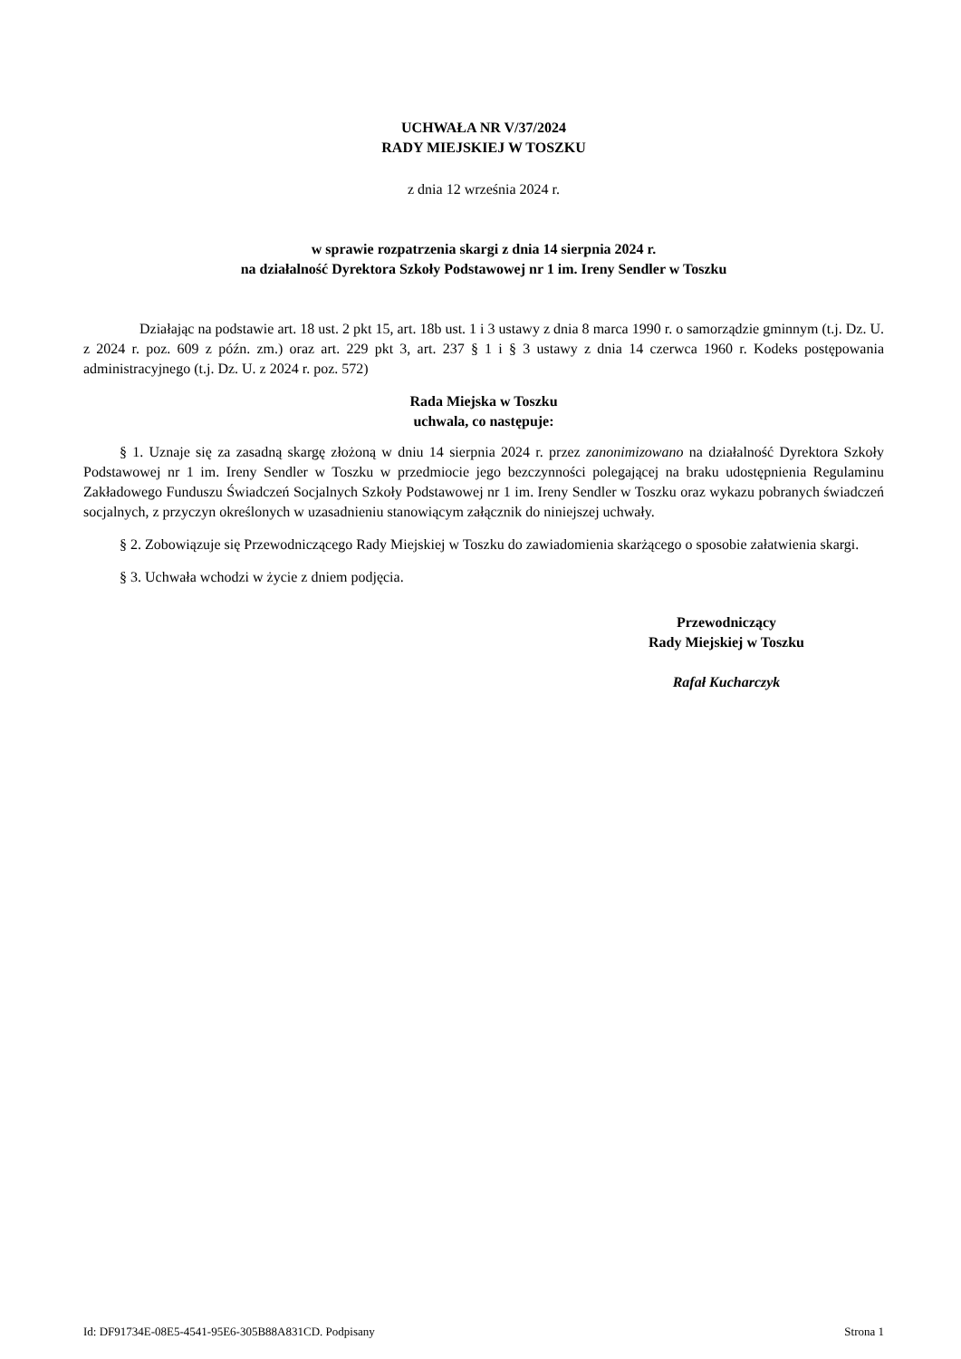UCHWAŁA NR V/37/2024
RADY MIEJSKIEJ W TOSZKU
z dnia 12 września 2024 r.
w sprawie rozpatrzenia skargi z dnia 14 sierpnia 2024 r.
na działalność Dyrektora Szkoły Podstawowej nr 1 im. Ireny Sendler w Toszku
Działając na podstawie art. 18 ust. 2 pkt 15, art. 18b ust. 1 i 3 ustawy z dnia 8 marca 1990 r. o samorządzie gminnym (t.j. Dz. U. z 2024 r. poz. 609 z późn. zm.) oraz art. 229 pkt 3, art. 237 § 1 i § 3 ustawy z dnia 14 czerwca 1960 r. Kodeks postępowania administracyjnego (t.j. Dz. U. z 2024 r. poz. 572)
Rada Miejska w Toszku
uchwala, co następuje:
§ 1. Uznaje się za zasadną skargę złożoną w dniu 14 sierpnia 2024 r. przez zanonimizowano na działalność Dyrektora Szkoły Podstawowej nr 1 im. Ireny Sendler w Toszku w przedmiocie jego bezczynności polegającej na braku udostępnienia Regulaminu Zakładowego Funduszu Świadczeń Socjalnych Szkoły Podstawowej nr 1 im. Ireny Sendler w Toszku oraz wykazu pobranych świadczeń socjalnych, z przyczyn określonych w uzasadnieniu stanowiącym załącznik do niniejszej uchwały.
§ 2. Zobowiązuje się Przewodniczącego Rady Miejskiej w Toszku do zawiadomienia skarżącego o sposobie załatwienia skargi.
§ 3. Uchwała wchodzi w życie z dniem podjęcia.
Przewodniczący
Rady Miejskiej w Toszku
Rafał Kucharczyk
Id: DF91734E-08E5-4541-95E6-305B88A831CD. Podpisany Strona 1